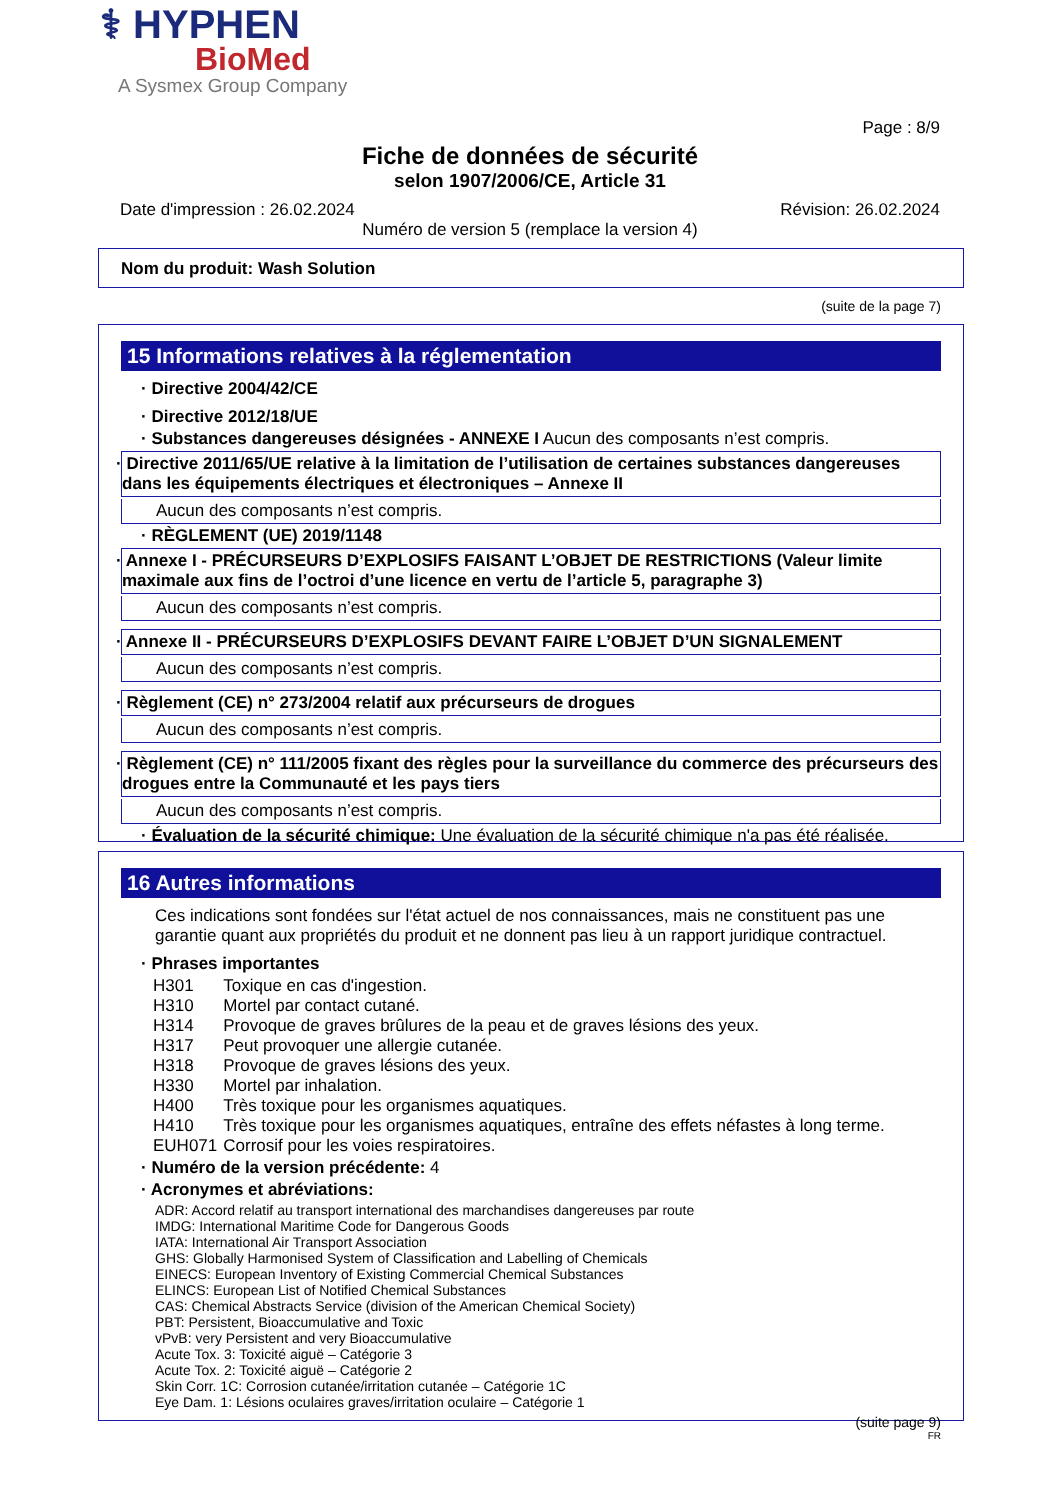⚕ HYPHEN
BioMed
A Sysmex Group Company
Page : 8/9
Fiche de données de sécurité
selon 1907/2006/CE, Article 31
Date d'impression : 26.02.2024 Révision: 26.02.2024
Numéro de version 5 (remplace la version 4)
Nom du produit: Wash Solution
(suite de la page 7)
15 Informations relatives à la réglementation
· Directive 2004/42/CE
· Directive 2012/18/UE
· Substances dangereuses désignées - ANNEXE I Aucun des composants n’est compris.
· Directive 2011/65/UE relative à la limitation de l’utilisation de certaines substances dangereuses dans les équipements électriques et électroniques – Annexe II
Aucun des composants n’est compris.
· RÈGLEMENT (UE) 2019/1148
· Annexe I - PRÉCURSEURS D’EXPLOSIFS FAISANT L’OBJET DE RESTRICTIONS (Valeur limite maximale aux fins de l’octroi d’une licence en vertu de l’article 5, paragraphe 3)
Aucun des composants n’est compris.
· Annexe II - PRÉCURSEURS D’EXPLOSIFS DEVANT FAIRE L’OBJET D’UN SIGNALEMENT
Aucun des composants n’est compris.
· Règlement (CE) n° 273/2004 relatif aux précurseurs de drogues
Aucun des composants n’est compris.
· Règlement (CE) n° 111/2005 fixant des règles pour la surveillance du commerce des précurseurs des drogues entre la Communauté et les pays tiers
Aucun des composants n’est compris.
· Évaluation de la sécurité chimique: Une évaluation de la sécurité chimique n'a pas été réalisée.
16 Autres informations
Ces indications sont fondées sur l'état actuel de nos connaissances, mais ne constituent pas une garantie quant aux propriétés du produit et ne donnent pas lieu à un rapport juridique contractuel.
· Phrases importantes
| H301 | Toxique en cas d'ingestion. |
| H310 | Mortel par contact cutané. |
| H314 | Provoque de graves brûlures de la peau et de graves lésions des yeux. |
| H317 | Peut provoquer une allergie cutanée. |
| H318 | Provoque de graves lésions des yeux. |
| H330 | Mortel par inhalation. |
| H400 | Très toxique pour les organismes aquatiques. |
| H410 | Très toxique pour les organismes aquatiques, entraîne des effets néfastes à long terme. |
| EUH071 | Corrosif pour les voies respiratoires. |
· Numéro de la version précédente: 4
· Acronymes et abréviations:
ADR: Accord relatif au transport international des marchandises dangereuses par route
IMDG: International Maritime Code for Dangerous Goods
IATA: International Air Transport Association
GHS: Globally Harmonised System of Classification and Labelling of Chemicals
EINECS: European Inventory of Existing Commercial Chemical Substances
ELINCS: European List of Notified Chemical Substances
CAS: Chemical Abstracts Service (division of the American Chemical Society)
PBT: Persistent, Bioaccumulative and Toxic
vPvB: very Persistent and very Bioaccumulative
Acute Tox. 3: Toxicité aiguë – Catégorie 3
Acute Tox. 2: Toxicité aiguë – Catégorie 2
Skin Corr. 1C: Corrosion cutanée/irritation cutanée – Catégorie 1C
Eye Dam. 1: Lésions oculaires graves/irritation oculaire – Catégorie 1
(suite page 9)
FR